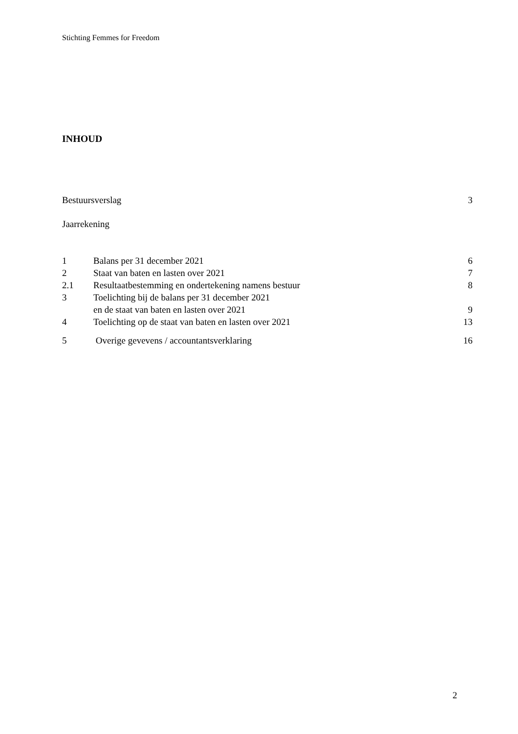Stichting Femmes for Freedom
INHOUD
Bestuursverslag 3
Jaarrekening
1 Balans per 31 december 2021 6
2 Staat van baten en lasten over 2021 7
2.1 Resultaatbestemming en ondertekening namens bestuur 8
3 Toelichting bij de balans per 31 december 2021
en de staat van baten en lasten over 2021 9
4 Toelichting op de staat van baten en lasten over 2021 13
5 Overige gevevens / accountantsverklaring 16
2